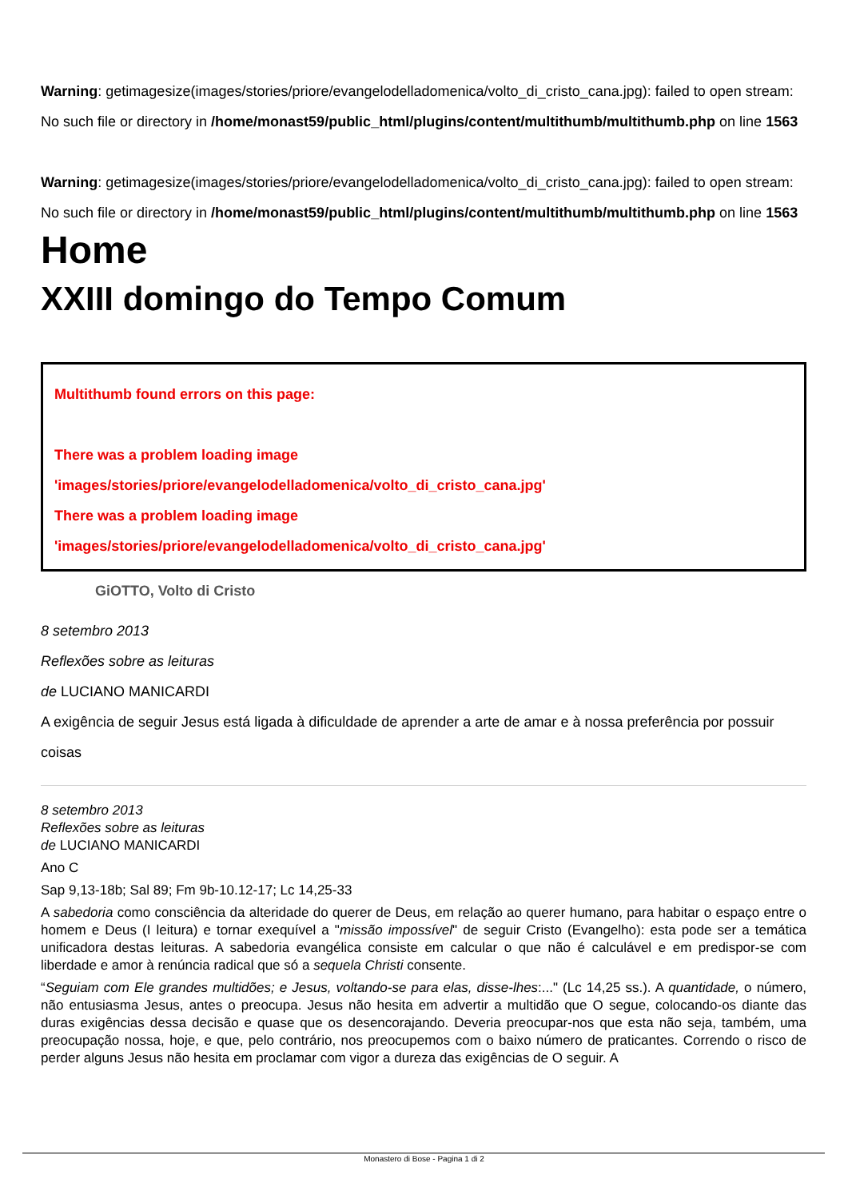Warning: getimagesize(images/stories/priore/evangelodelladomenica/volto_di_cristo_cana.jpg): failed to open stream: No such file or directory in /home/monast59/public_html/plugins/content/multithumb/multithumb.php on line 1563
Warning: getimagesize(images/stories/priore/evangelodelladomenica/volto_di_cristo_cana.jpg): failed to open stream: No such file or directory in /home/monast59/public_html/plugins/content/multithumb/multithumb.php on line 1563
Home
XXIII domingo do Tempo Comum
Multithumb found errors on this page:
There was a problem loading image
'images/stories/priore/evangelodelladomenica/volto_di_cristo_cana.jpg'
There was a problem loading image
'images/stories/priore/evangelodelladomenica/volto_di_cristo_cana.jpg'
GiOTTO, Volto di Cristo
8 setembro 2013
Reflexões sobre as leituras
de LUCIANO MANICARDI
A exigência de seguir Jesus está ligada à dificuldade de aprender a arte de amar e à nossa preferência por possuir coisas
8 setembro 2013
Reflexões sobre as leituras
de LUCIANO MANICARDI
Ano C
Sap 9,13-18b; Sal 89; Fm 9b-10.12-17; Lc 14,25-33
A sabedoria como consciência da alteridade do querer de Deus, em relação ao querer humano, para habitar o espaço entre o homem e Deus (I leitura) e tornar exequível a "missão impossível" de seguir Cristo (Evangelho): esta pode ser a temática unificadora destas leituras. A sabedoria evangélica consiste em calcular o que não é calculável e em predispor-se com liberdade e amor à renúncia radical que só a sequela Christi consente.
“Seguiam com Ele grandes multidões; e Jesus, voltando-se para elas, disse-lhes:..." (Lc 14,25 ss.). A quantidade, o número, não entusiasma Jesus, antes o preocupa. Jesus não hesita em advertir a multidão que O segue, colocando-os diante das duras exigências dessa decisão e quase que os desencorajando. Deveria preocupar-nos que esta não seja, também, uma preocupação nossa, hoje, e que, pelo contrário, nos preocupemos com o baixo número de praticantes. Correndo o risco de perder alguns Jesus não hesita em proclamar com vigor a dureza das exigências de O seguir. A
Monastero di Bose - Pagina 1 di 2